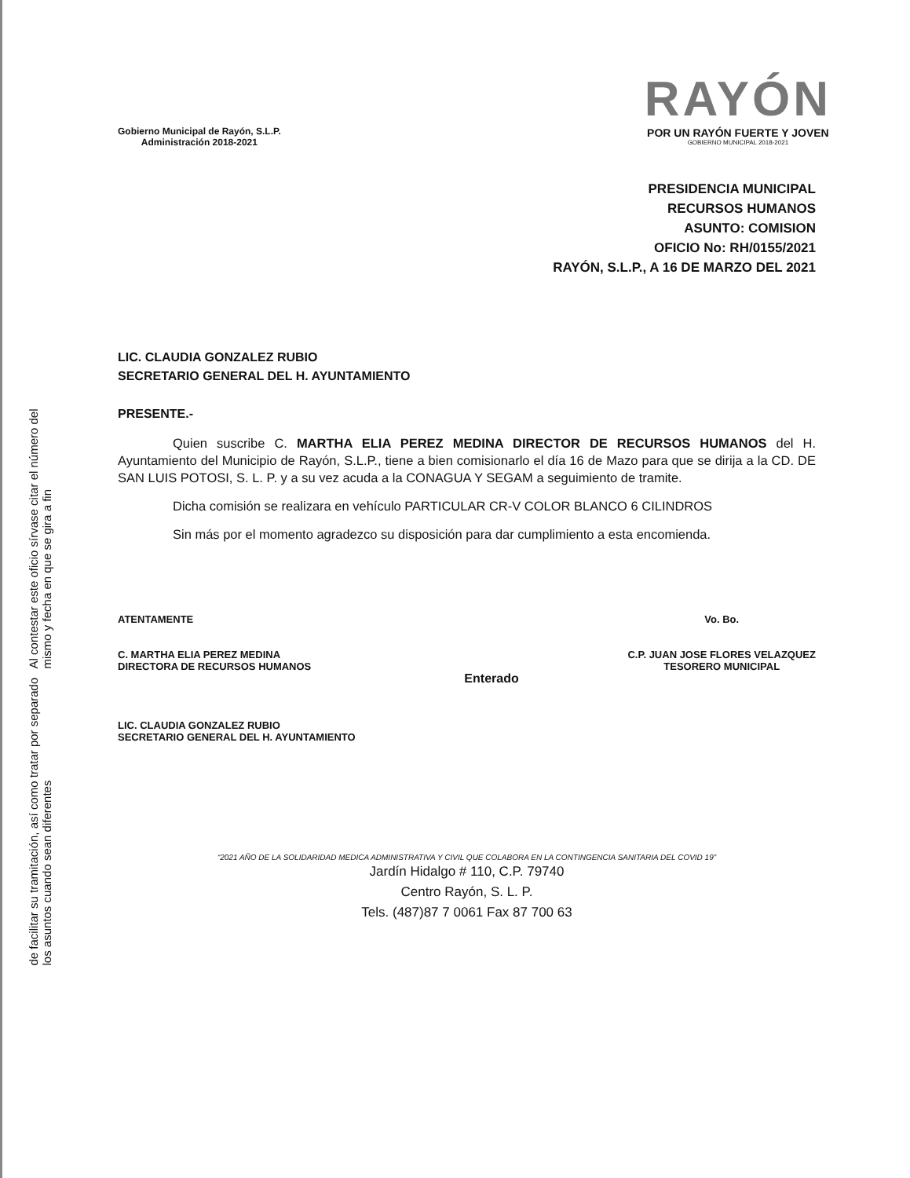Al contestar este oficio sírvase citar el número del mismo y fecha en que se gira a fin
de facilitar su tramitación, así como tratar por separado los asuntos cuando sean diferentes
Gobierno Municipal de Rayón, S.L.P.
Administración 2018-2021
RAYÓN
POR UN RAYÓN FUERTE Y JOVEN
GOBIERNO MUNICIPAL 2018-2021
PRESIDENCIA MUNICIPAL
RECURSOS HUMANOS
ASUNTO: COMISION
OFICIO No: RH/0155/2021
RAYÓN, S.L.P., A 16 DE MARZO DEL 2021
LIC. CLAUDIA GONZALEZ RUBIO
SECRETARIO GENERAL DEL H. AYUNTAMIENTO
PRESENTE.-
Quien suscribe C. MARTHA ELIA PEREZ MEDINA DIRECTOR DE RECURSOS HUMANOS del H. Ayuntamiento del Municipio de Rayón, S.L.P., tiene a bien comisionarlo el día 16 de Mazo para que se dirija a la CD. DE SAN LUIS POTOSI, S. L. P. y a su vez acuda a la CONAGUA Y SEGAM a seguimiento de tramite.
Dicha comisión se realizara en vehículo PARTICULAR CR-V COLOR BLANCO 6 CILINDROS
Sin más por el momento agradezco su disposición para dar cumplimiento a esta encomienda.
ATENTAMENTE
C. MARTHA ELIA PEREZ MEDINA
DIRECTORA DE RECURSOS HUMANOS
LIC. CLAUDIA GONZALEZ RUBIO
SECRETARIO GENERAL DEL H. AYUNTAMIENTO
Enterado
Vo. Bo.
C.P. JUAN JOSE FLORES VELAZQUEZ
TESORERO MUNICIPAL
“2021 AÑO DE LA SOLIDARIDAD MEDICA ADMINISTRATIVA Y CIVIL QUE COLABORA EN LA CONTINGENCIA SANITARIA DEL COVID 19”
Jardín Hidalgo # 110, C.P. 79740
Centro Rayón, S. L. P.
Tels. (487)87 7 0061 Fax 87 700 63